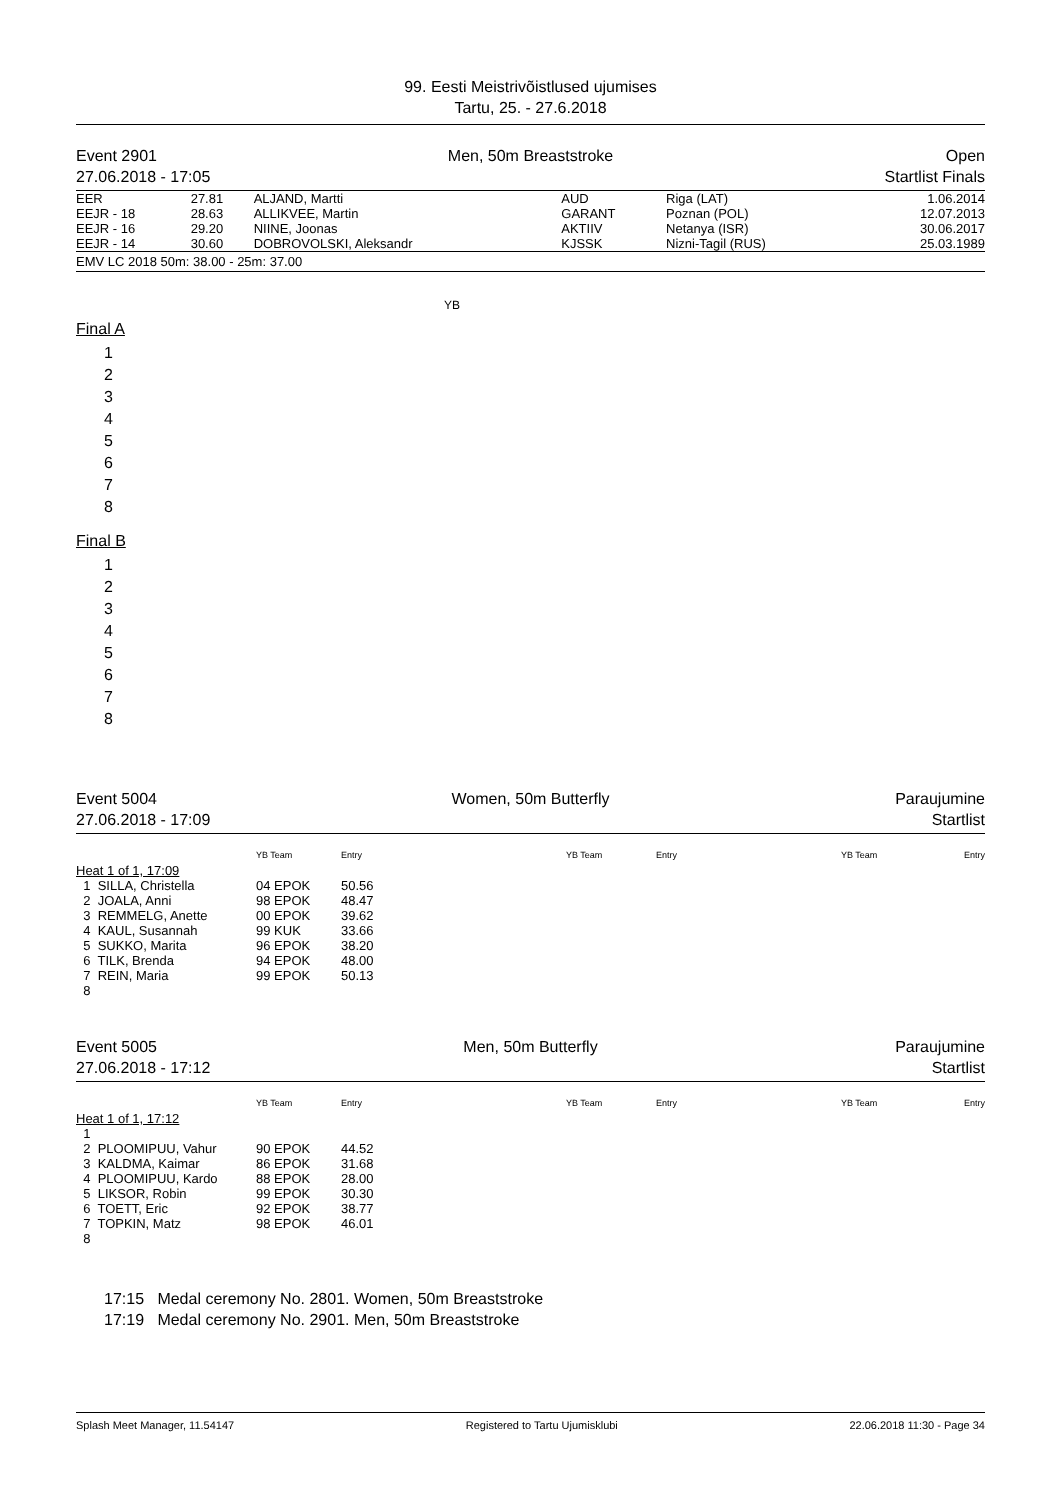99. Eesti Meistrivõistlused ujumises
Tartu, 25. - 27.6.2018
Event 2901
27.06.2018 - 17:05
Men, 50m Breaststroke Open
Startlist Finals
| EER | 27.81 | ALJAND, Martti | AUD | Riga (LAT) | 1.06.2014 |
| EEJR - 18 | 28.63 | ALLIKVEE, Martin | GARANT | Poznan (POL) | 12.07.2013 |
| EEJR - 16 | 29.20 | NIINE, Joonas | AKTIIV | Netanya (ISR) | 30.06.2017 |
| EEJR - 14 | 30.60 | DOBROVOLSKI, Aleksandr | KJSSK | Nizni-Tagil (RUS) | 25.03.1989 |
| EMV LC 2018 50m: 38.00 - 25m: 37.00 | | | | | |
YB
Final A
1
2
3
4
5
6
7
8
Final B
1
2
3
4
5
6
7
8
Event 5004
27.06.2018 - 17:09
Women, 50m Butterfly Paraujumine
Startlist
| | YB Team | Entry | YB Team | Entry | YB Team | Entry |
| --- | --- | --- | --- | --- | --- | --- |
| Heat 1 of 1, 17:09 | | | | | | |
| 1 SILLA, Christella | 04 EPOK | 50.56 | | | | |
| 2 JOALA, Anni | 98 EPOK | 48.47 | | | | |
| 3 REMMELG, Anette | 00 EPOK | 39.62 | | | | |
| 4 KAUL, Susannah | 99 KUK | 33.66 | | | | |
| 5 SUKKO, Marita | 96 EPOK | 38.20 | | | | |
| 6 TILK, Brenda | 94 EPOK | 48.00 | | | | |
| 7 REIN, Maria | 99 EPOK | 50.13 | | | | |
| 8 | | | | | | |
Event 5005
27.06.2018 - 17:12
Men, 50m Butterfly Paraujumine
Startlist
| | YB Team | Entry | YB Team | Entry | YB Team | Entry |
| --- | --- | --- | --- | --- | --- | --- |
| Heat 1 of 1, 17:12 | | | | | | |
| 1 | | | | | | |
| 2 PLOOMIPUU, Vahur | 90 EPOK | 44.52 | | | | |
| 3 KALDMA, Kaimar | 86 EPOK | 31.68 | | | | |
| 4 PLOOMIPUU, Kardo | 88 EPOK | 28.00 | | | | |
| 5 LIKSOR, Robin | 99 EPOK | 30.30 | | | | |
| 6 TOETT, Eric | 92 EPOK | 38.77 | | | | |
| 7 TOPKIN, Matz | 98 EPOK | 46.01 | | | | |
| 8 | | | | | | |
17:15 Medal ceremony No. 2801. Women, 50m Breaststroke
17:19 Medal ceremony No. 2901. Men, 50m Breaststroke
Splash Meet Manager, 11.54147 Registered to Tartu Ujumisklubi 22.06.2018 11:30 - Page 34